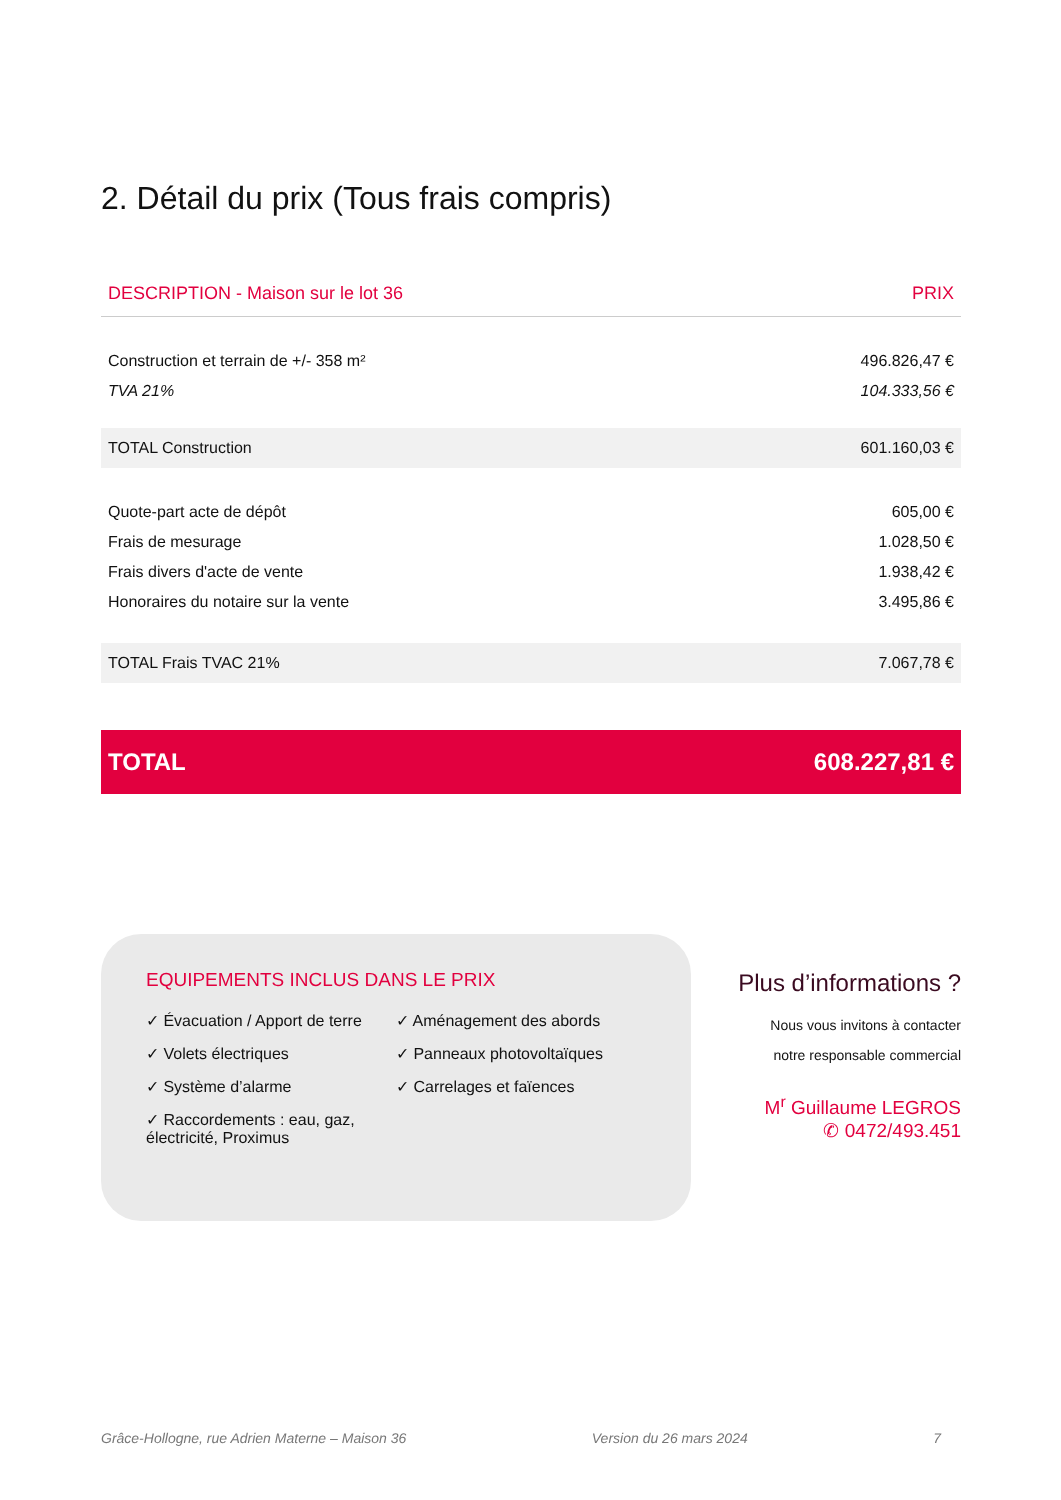2. Détail du prix (Tous frais compris)
| DESCRIPTION - Maison sur le lot 36 | PRIX |
| --- | --- |
| Construction et terrain de +/- 358 m² | 496.826,47 € |
| TVA 21% | 104.333,56 € |
| TOTAL Construction | 601.160,03 € |
| Quote-part acte de dépôt | 605,00 € |
| Frais de mesurage | 1.028,50 € |
| Frais divers d'acte de vente | 1.938,42 € |
| Honoraires du notaire sur la vente | 3.495,86 € |
| TOTAL Frais TVAC 21% | 7.067,78 € |
| TOTAL | 608.227,81 € |
EQUIPEMENTS INCLUS DANS LE PRIX
✓ Évacuation / Apport de terre
✓ Volets électriques
✓ Système d’alarme
✓ Raccordements : eau, gaz, électricité, Proximus
✓ Aménagement des abords
✓ Panneaux photovoltaïques
✓ Carrelages et faïences
Plus d’informations ?
Nous vous invitons à contacter
notre responsable commercial
M<sup>r</sup> Guillaume LEGROS
✆ 0472/493.451
Grâce-Hollogne, rue Adrien Materne – Maison 36 Version du 26 mars 2024 7